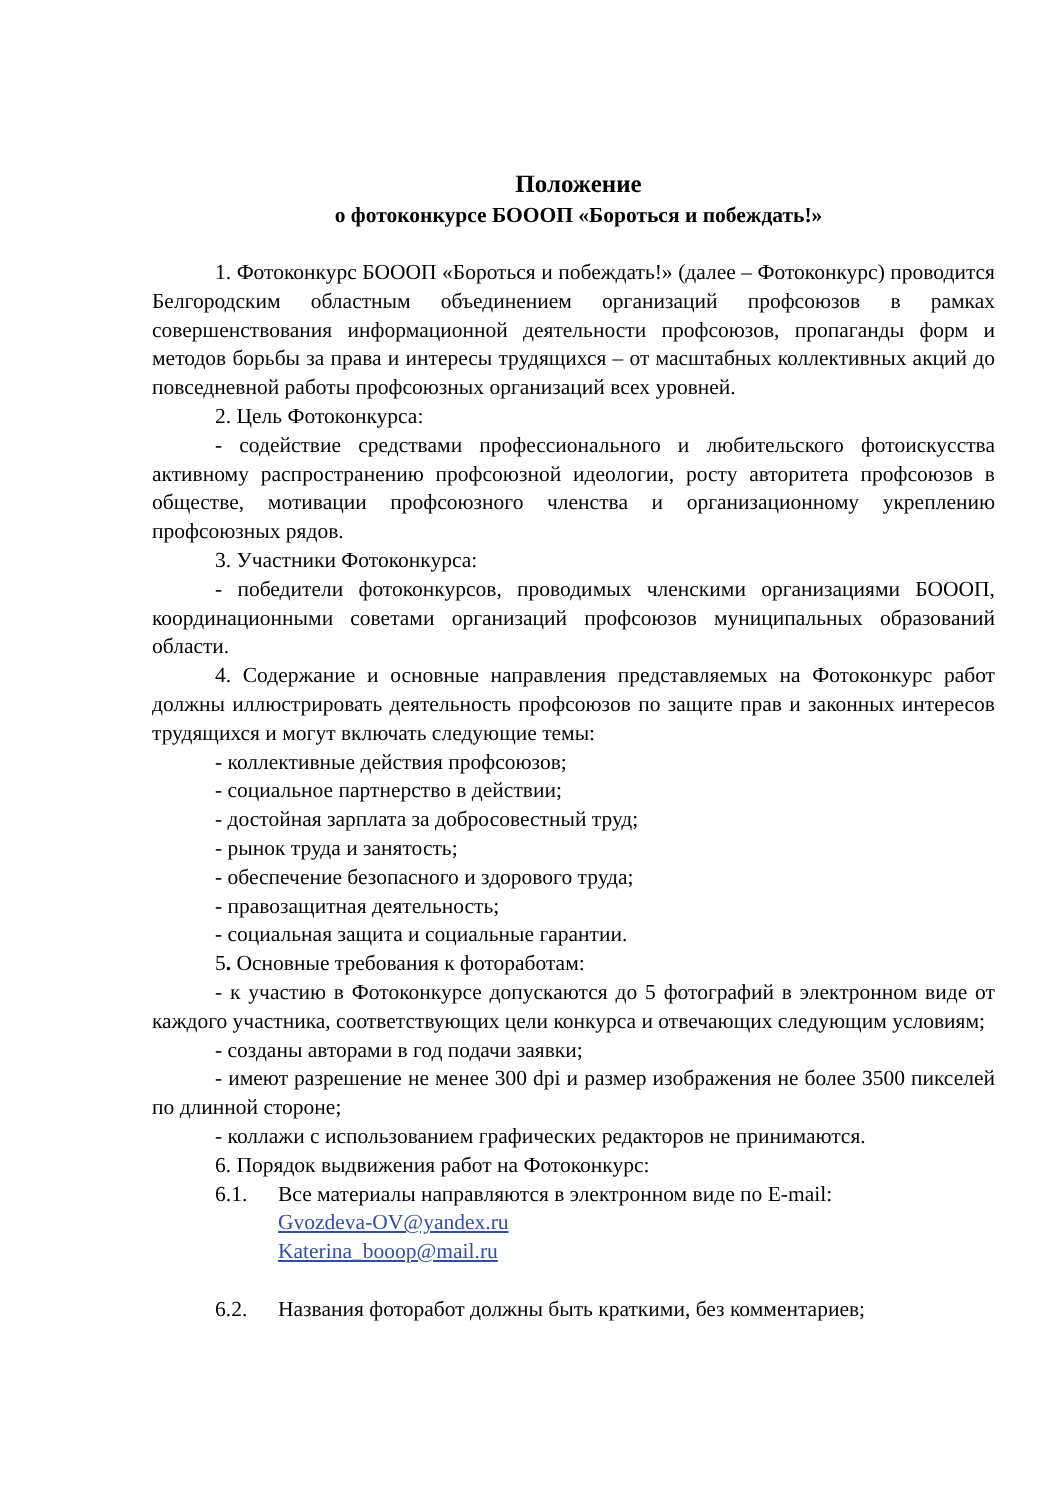Положение
о фотоконкурсе БОООП «Бороться и побеждать!»
1. Фотоконкурс БОООП «Бороться и побеждать!» (далее – Фотоконкурс) проводится Белгородским областным объединением организаций профсоюзов в рамках совершенствования информационной деятельности профсоюзов, пропаганды форм и методов борьбы за права и интересы трудящихся – от масштабных коллективных акций до повседневной работы профсоюзных организаций всех уровней.
2. Цель Фотоконкурса:
- содействие средствами профессионального и любительского фотоискусства активному распространению профсоюзной идеологии, росту авторитета профсоюзов в обществе, мотивации профсоюзного членства и организационному укреплению профсоюзных рядов.
3. Участники Фотоконкурса:
- победители фотоконкурсов, проводимых членскими организациями БОООП, координационными советами организаций профсоюзов муниципальных образований области.
4. Содержание и основные направления представляемых на Фотоконкурс работ должны иллюстрировать деятельность профсоюзов по защите прав и законных интересов трудящихся и могут включать следующие темы:
- коллективные действия профсоюзов;
- социальное партнерство в действии;
- достойная зарплата за добросовестный труд;
- рынок труда и занятость;
- обеспечение безопасного и здорового труда;
- правозащитная деятельность;
- социальная защита и социальные гарантии.
5. Основные требования к фотоработам:
- к участию в Фотоконкурсе допускаются до 5 фотографий в электронном виде от каждого участника, соответствующих цели конкурса и отвечающих следующим условиям;
- созданы авторами в год подачи заявки;
- имеют разрешение не менее 300 dpi и размер изображения не более 3500 пикселей по длинной стороне;
- коллажи с использованием графических редакторов не принимаются.
6. Порядок выдвижения работ на Фотоконкурс:
6.1. Все материалы направляются в электронном виде по E-mail:
Gvozdeva-OV@yandex.ru
Katerina_booop@mail.ru
6.2. Названия фоторабот должны быть краткими, без комментариев;